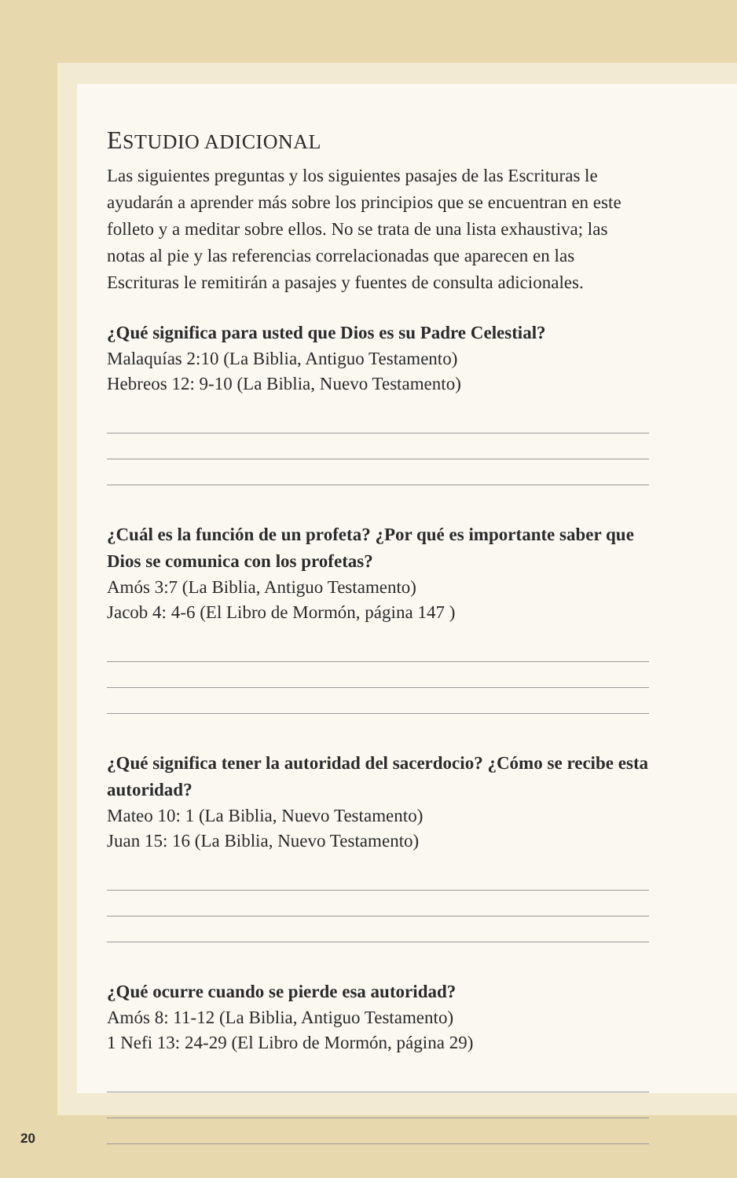ESTUDIO ADICIONAL
Las siguientes preguntas y los siguientes pasajes de las Escrituras le ayudarán a aprender más sobre los principios que se encuentran en este folleto y a meditar sobre ellos. No se trata de una lista exhaustiva; las notas al pie y las referencias correlacionadas que aparecen en las Escrituras le remitirán a pasajes y fuentes de consulta adicionales.
¿Qué significa para usted que Dios es su Padre Celestial?
Malaquías 2:10 (La Biblia, Antiguo Testamento)
Hebreos 12: 9-10 (La Biblia, Nuevo Testamento)
¿Cuál es la función de un profeta? ¿Por qué es importante saber que Dios se comunica con los profetas?
Amós 3:7 (La Biblia, Antiguo Testamento)
Jacob 4: 4-6 (El Libro de Mormón, página 147 )
¿Qué significa tener la autoridad del sacerdocio? ¿Cómo se recibe esta autoridad?
Mateo 10: 1 (La Biblia, Nuevo Testamento)
Juan 15: 16 (La Biblia, Nuevo Testamento)
¿Qué ocurre cuando se pierde esa autoridad?
Amós 8: 11-12 (La Biblia, Antiguo Testamento)
1 Nefi 13: 24-29 (El Libro de Mormón, página 29)
20